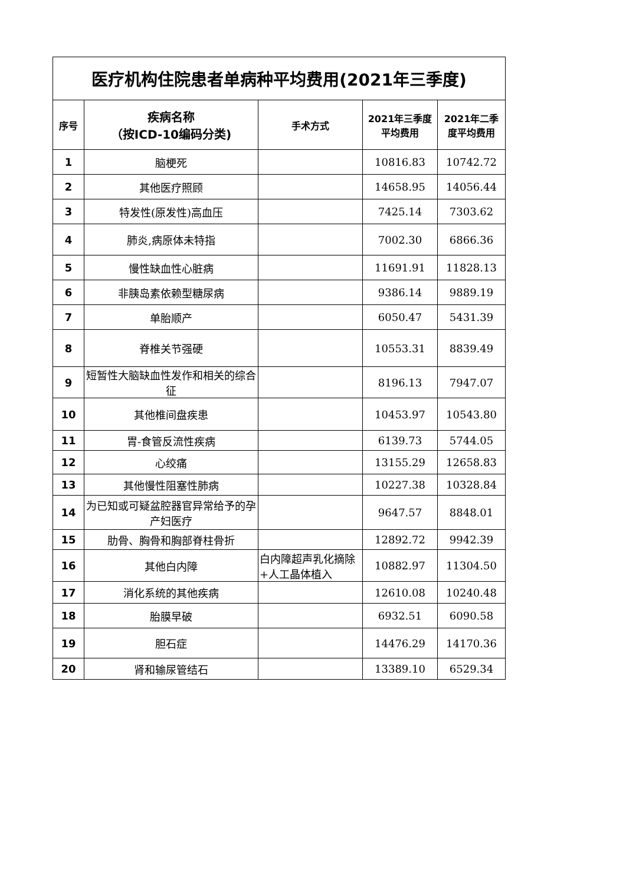| 医疗机构住院患者单病种平均费用(2021年三季度) | | | | |
| --- | --- | --- | --- | --- |
| 序号 | 疾病名称 （按ICD-10编码分类) | 手术方式 | 2021年三季度 平均费用 | 2021年二季 度平均费用 |
| 1 | 脑梗死 | | 10816.83 | 10742.72 |
| 2 | 其他医疗照顾 | | 14658.95 | 14056.44 |
| 3 | 特发性(原发性)高血压 | | 7425.14 | 7303.62 |
| 4 | 肺炎,病原体未特指 | | 7002.30 | 6866.36 |
| 5 | 慢性缺血性心脏病 | | 11691.91 | 11828.13 |
| 6 | 非胰岛素依赖型糖尿病 | | 9386.14 | 9889.19 |
| 7 | 单胎顺产 | | 6050.47 | 5431.39 |
| 8 | 脊椎关节强硬 | | 10553.31 | 8839.49 |
| 9 | 短暂性大脑缺血性发作和相关的综合征 | | 8196.13 | 7947.07 |
| 10 | 其他椎间盘疾患 | | 10453.97 | 10543.80 |
| 11 | 胃-食管反流性疾病 | | 6139.73 | 5744.05 |
| 12 | 心绞痛 | | 13155.29 | 12658.83 |
| 13 | 其他慢性阻塞性肺病 | | 10227.38 | 10328.84 |
| 14 | 为已知或可疑盆腔器官异常给予的孕产妇医疗 | | 9647.57 | 8848.01 |
| 15 | 肋骨、胸骨和胸部脊柱骨折 | | 12892.72 | 9942.39 |
| 16 | 其他白内障 | 白内障超声乳化摘除+人工晶体植入 | 10882.97 | 11304.50 |
| 17 | 消化系统的其他疾病 | | 12610.08 | 10240.48 |
| 18 | 胎膜早破 | | 6932.51 | 6090.58 |
| 19 | 胆石症 | | 14476.29 | 14170.36 |
| 20 | 肾和输尿管结石 | | 13389.10 | 6529.34 |